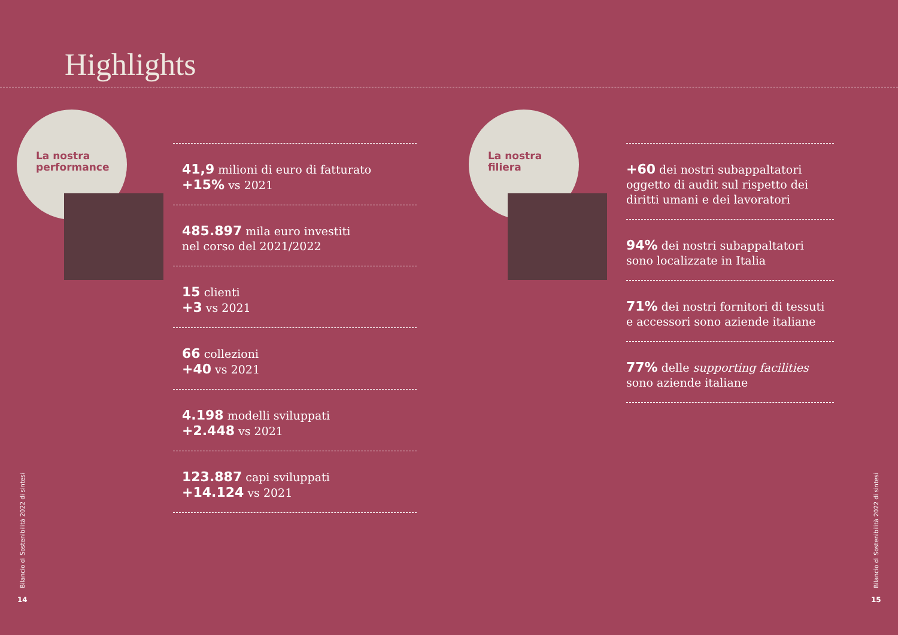Highlights
La nostra
performance
La nostra
filiera
41,9 milioni di euro di fatturato
+15% vs 2021
485.897 mila euro investiti
nel corso del 2021/2022
15 clienti
+3 vs 2021
66 collezioni
+40 vs 2021
4.198 modelli sviluppati
+2.448 vs 2021
123.887 capi sviluppati
+14.124 vs 2021
+60 dei nostri subappaltatori oggetto di audit sul rispetto dei diritti umani e dei lavoratori
94% dei nostri subappaltatori sono localizzate in Italia
71% dei nostri fornitori di tessuti e accessori sono aziende italiane
77% delle supporting facilities sono aziende italiane
Bilancio di Sostenibilità 2022 di sintesi
14
Bilancio di Sostenibilità 2022 di sintesi
15